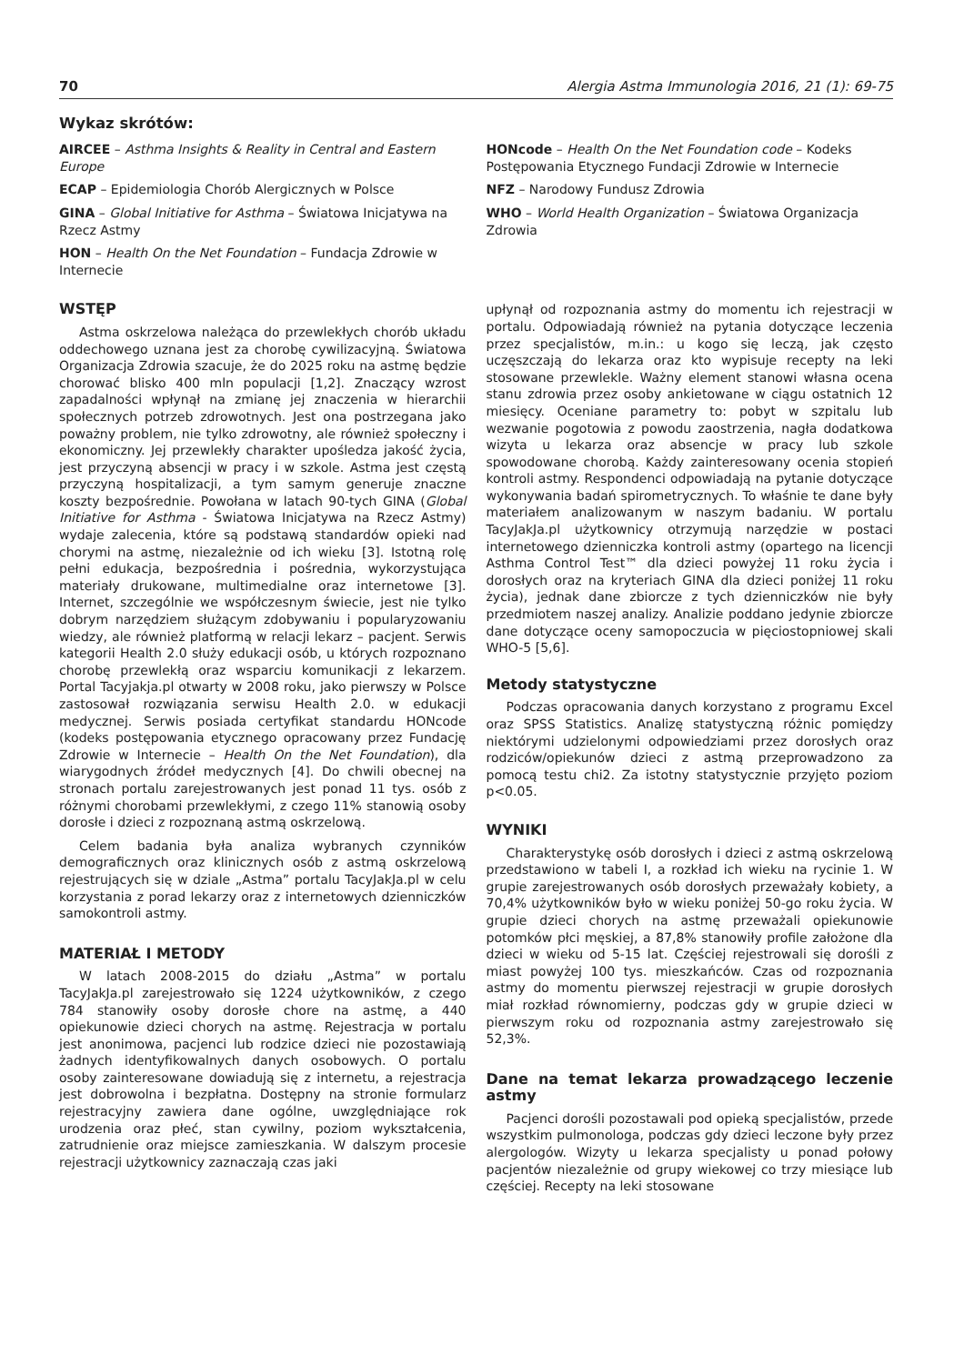70 Alergia Astma Immunologia 2016, 21 (1): 69-75
Wykaz skrótów:
AIRCEE – Asthma Insights & Reality in Central and Eastern Europe
ECAP – Epidemiologia Chorób Alergicznych w Polsce
GINA – Global Initiative for Asthma – Światowa Inicjatywa na Rzecz Astmy
HON – Health On the Net Foundation – Fundacja Zdrowie w Internecie
HONcode – Health On the Net Foundation code – Kodeks Postępowania Etycznego Fundacji Zdrowie w Internecie
NFZ – Narodowy Fundusz Zdrowia
WHO – World Health Organization – Światowa Organizacja Zdrowia
WSTĘP
Astma oskrzelowa należąca do przewlekłych chorób układu oddechowego uznana jest za chorobę cywilizacyjną. Światowa Organizacja Zdrowia szacuje, że do 2025 roku na astmę będzie chorować blisko 400 mln populacji [1,2]. Znaczący wzrost zapadalności wpłynął na zmianę jej znaczenia w hierarchii społecznych potrzeb zdrowotnych. Jest ona postrzegana jako poważny problem, nie tylko zdrowotny, ale również społeczny i ekonomiczny. Jej przewlekły charakter upośledza jakość życia, jest przyczyną absencji w pracy i w szkole. Astma jest częstą przyczyną hospitalizacji, a tym samym generuje znaczne koszty bezpośrednie. Powołana w latach 90-tych GINA (Global Initiative for Asthma - Światowa Inicjatywa na Rzecz Astmy) wydaje zalecenia, które są podstawą standardów opieki nad chorymi na astmę, niezależnie od ich wieku [3]. Istotną rolę pełni edukacja, bezpośrednia i pośrednia, wykorzystująca materiały drukowane, multimedialne oraz internetowe [3]. Internet, szczególnie we współczesnym świecie, jest nie tylko dobrym narzędziem służącym zdobywaniu i popularyzowaniu wiedzy, ale również platformą w relacji lekarz – pacjent. Serwis kategorii Health 2.0 służy edukacji osób, u których rozpoznano chorobę przewlekłą oraz wsparciu komunikacji z lekarzem. Portal Tacyjakja.pl otwarty w 2008 roku, jako pierwszy w Polsce zastosował rozwiązania serwisu Health 2.0. w edukacji medycznej. Serwis posiada certyfikat standardu HONcode (kodeks postępowania etycznego opracowany przez Fundację Zdrowie w Internecie – Health On the Net Foundation), dla wiarygodnych źródeł medycznych [4]. Do chwili obecnej na stronach portalu zarejestrowanych jest ponad 11 tys. osób z różnymi chorobami przewlekłymi, z czego 11% stanowią osoby dorosłe i dzieci z rozpoznaną astmą oskrzelową.
Celem badania była analiza wybranych czynników demograficznych oraz klinicznych osób z astmą oskrzelową rejestrujących się w dziale „Astma” portalu TacyJakJa.pl w celu korzystania z porad lekarzy oraz z internetowych dzienniczków samokontroli astmy.
MATERIAŁ I METODY
W latach 2008-2015 do działu „Astma” w portalu TacyJakJa.pl zarejestrowało się 1224 użytkowników, z czego 784 stanowiły osoby dorosłe chore na astmę, a 440 opiekunowie dzieci chorych na astmę. Rejestracja w portalu jest anonimowa, pacjenci lub rodzice dzieci nie pozostawiają żadnych identyfikowalnych danych osobowych. O portalu osoby zainteresowane dowiadują się z internetu, a rejestracja jest dobrowolna i bezpłatna. Dostępny na stronie formularz rejestracyjny zawiera dane ogólne, uwzględniające rok urodzenia oraz płeć, stan cywilny, poziom wykształcenia, zatrudnienie oraz miejsce zamieszkania. W dalszym procesie rejestracji użytkownicy zaznaczają czas jaki
upłynął od rozpoznania astmy do momentu ich rejestracji w portalu. Odpowiadają również na pytania dotyczące leczenia przez specjalistów, m.in.: u kogo się leczą, jak często uczęszczają do lekarza oraz kto wypisuje recepty na leki stosowane przewlekle. Ważny element stanowi własna ocena stanu zdrowia przez osoby ankietowane w ciągu ostatnich 12 miesięcy. Oceniane parametry to: pobyt w szpitalu lub wezwanie pogotowia z powodu zaostrzenia, nagła dodatkowa wizyta u lekarza oraz absencje w pracy lub szkole spowodowane chorobą. Każdy zainteresowany ocenia stopień kontroli astmy. Respondenci odpowiadają na pytanie dotyczące wykonywania badań spirometrycznych. To właśnie te dane były materiałem analizowanym w naszym badaniu. W portalu TacyJakJa.pl użytkownicy otrzymują narzędzie w postaci internetowego dzienniczka kontroli astmy (opartego na licencji Asthma Control Test™ dla dzieci powyżej 11 roku życia i dorosłych oraz na kryteriach GINA dla dzieci poniżej 11 roku życia), jednak dane zbiorcze z tych dzienniczków nie były przedmiotem naszej analizy. Analizie poddano jedynie zbiorcze dane dotyczące oceny samopoczucia w pięciostopniowej skali WHO-5 [5,6].
Metody statystyczne
Podczas opracowania danych korzystano z programu Excel oraz SPSS Statistics. Analizę statystyczną różnic pomiędzy niektórymi udzielonymi odpowiedziami przez dorosłych oraz rodziców/opiekunów dzieci z astmą przeprowadzono za pomocą testu chi2. Za istotny statystycznie przyjęto poziom p<0.05.
WYNIKI
Charakterystykę osób dorosłych i dzieci z astmą oskrzelową przedstawiono w tabeli I, a rozkład ich wieku na rycinie 1. W grupie zarejestrowanych osób dorosłych przeważały kobiety, a 70,4% użytkowników było w wieku poniżej 50-go roku życia. W grupie dzieci chorych na astmę przeważali opiekunowie potomków płci męskiej, a 87,8% stanowiły profile założone dla dzieci w wieku od 5-15 lat. Częściej rejestrowali się dorośli z miast powyżej 100 tys. mieszkańców. Czas od rozpoznania astmy do momentu pierwszej rejestracji w grupie dorosłych miał rozkład równomierny, podczas gdy w grupie dzieci w pierwszym roku od rozpoznania astmy zarejestrowało się 52,3%.
Dane na temat lekarza prowadzącego leczenie astmy
Pacjenci dorośli pozostawali pod opieką specjalistów, przede wszystkim pulmonologa, podczas gdy dzieci leczone były przez alergologów. Wizyty u lekarza specjalisty u ponad połowy pacjentów niezależnie od grupy wiekowej co trzy miesiące lub częściej. Recepty na leki stosowane